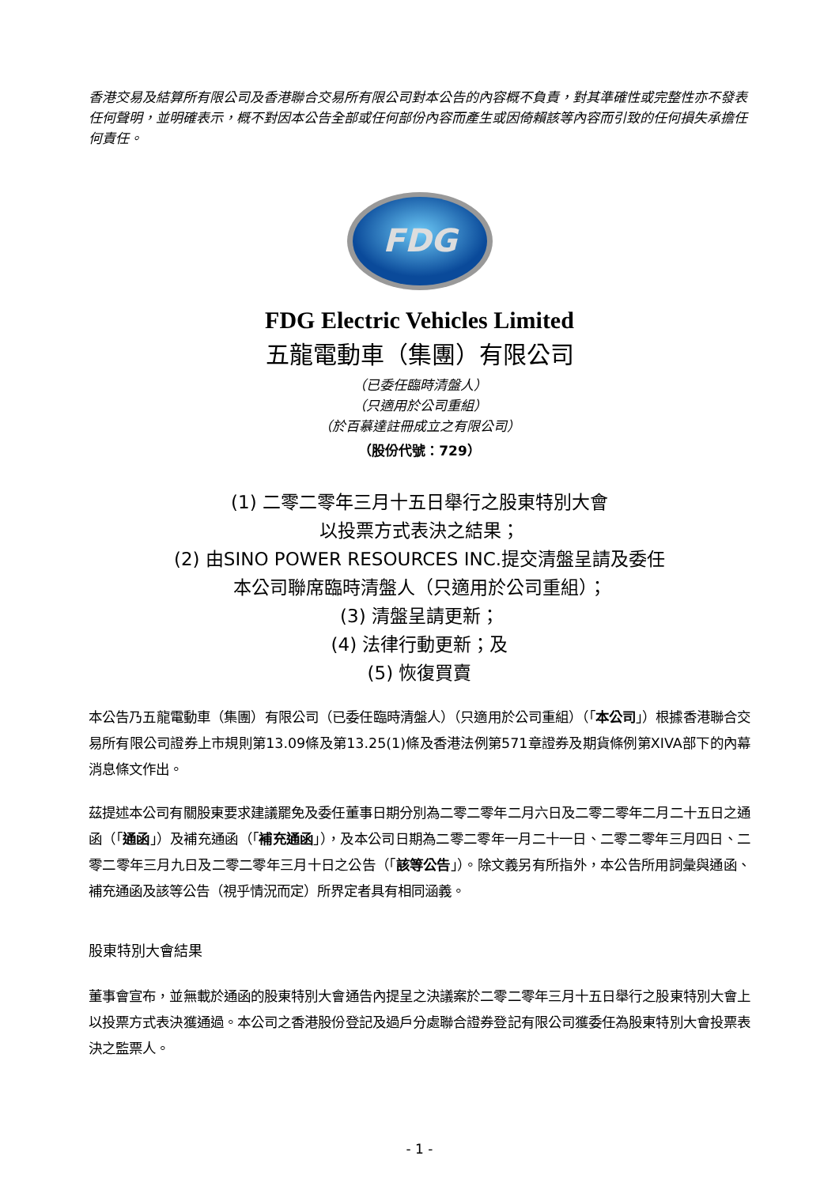香港交易及結算所有限公司及香港聯合交易所有限公司對本公告的內容概不負責，對其準確性或完整性亦不發表任何聲明，並明確表示，概不對因本公告全部或任何部份內容而產生或因倚賴該等內容而引致的任何損失承擔任何責任。
FDG
FDG Electric Vehicles Limited
五龍電動車（集團）有限公司
（已委任臨時清盤人）
（只適用於公司重組）
（於百慕達註冊成立之有限公司）
（股份代號：729）
(1) 二零二零年三月十五日舉行之股東特別大會
以投票方式表決之結果；
(2) 由SINO POWER RESOURCES INC.提交清盤呈請及委任
本公司聯席臨時清盤人（只適用於公司重組）；
(3) 清盤呈請更新；
(4) 法律行動更新；及
(5) 恢復買賣
本公告乃五龍電動車（集團）有限公司（已委任臨時清盤人）（只適用於公司重組）（「本公司」）根據香港聯合交易所有限公司證券上市規則第13.09條及第13.25(1)條及香港法例第571章證券及期貨條例第XIVA部下的內幕消息條文作出。
茲提述本公司有關股東要求建議罷免及委任董事日期分別為二零二零年二月六日及二零二零年二月二十五日之通函（「通函」）及補充通函（「補充通函」），及本公司日期為二零二零年一月二十一日、二零二零年三月四日、二零二零年三月九日及二零二零年三月十日之公告（「該等公告」）。除文義另有所指外，本公告所用詞彙與通函、補充通函及該等公告（視乎情況而定）所界定者具有相同涵義。
股東特別大會結果
董事會宣布，並無載於通函的股東特別大會通告內提呈之決議案於二零二零年三月十五日舉行之股東特別大會上以投票方式表決獲通過。本公司之香港股份登記及過戶分處聯合證券登記有限公司獲委任為股東特別大會投票表決之監票人。
- 1 -